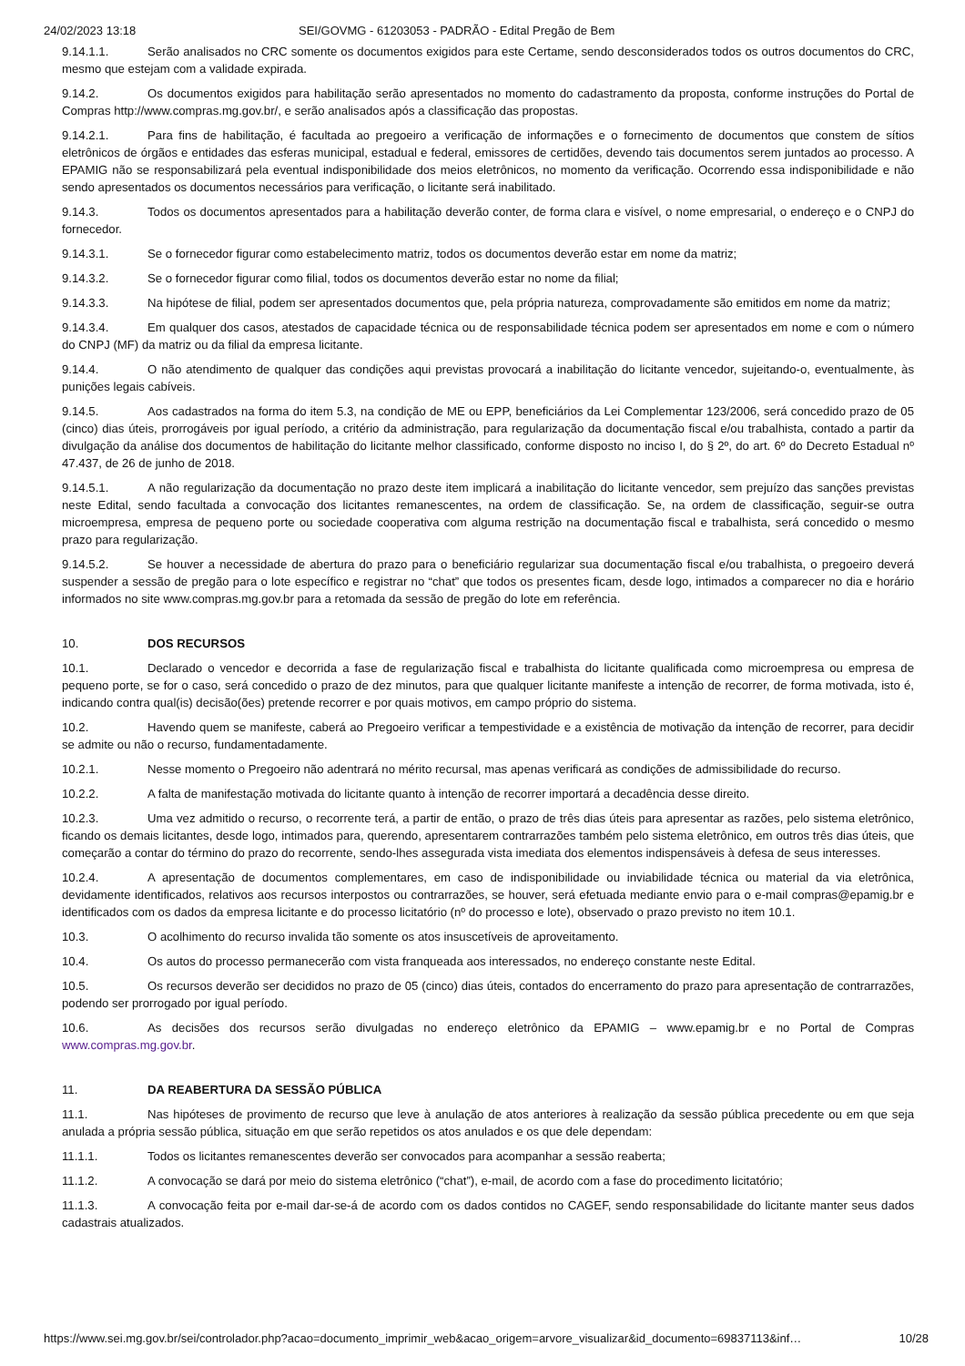24/02/2023 13:18 SEI/GOVMG - 61203053 - PADRÃO - Edital Pregão de Bem
9.14.1.1. Serão analisados no CRC somente os documentos exigidos para este Certame, sendo desconsiderados todos os outros documentos do CRC, mesmo que estejam com a validade expirada.
9.14.2. Os documentos exigidos para habilitação serão apresentados no momento do cadastramento da proposta, conforme instruções do Portal de Compras http://www.compras.mg.gov.br/, e serão analisados após a classificação das propostas.
9.14.2.1. Para fins de habilitação, é facultada ao pregoeiro a verificação de informações e o fornecimento de documentos que constem de sítios eletrônicos de órgãos e entidades das esferas municipal, estadual e federal, emissores de certidões, devendo tais documentos serem juntados ao processo. A EPAMIG não se responsabilizará pela eventual indisponibilidade dos meios eletrônicos, no momento da verificação. Ocorrendo essa indisponibilidade e não sendo apresentados os documentos necessários para verificação, o licitante será inabilitado.
9.14.3. Todos os documentos apresentados para a habilitação deverão conter, de forma clara e visível, o nome empresarial, o endereço e o CNPJ do fornecedor.
9.14.3.1. Se o fornecedor figurar como estabelecimento matriz, todos os documentos deverão estar em nome da matriz;
9.14.3.2. Se o fornecedor figurar como filial, todos os documentos deverão estar no nome da filial;
9.14.3.3. Na hipótese de filial, podem ser apresentados documentos que, pela própria natureza, comprovadamente são emitidos em nome da matriz;
9.14.3.4. Em qualquer dos casos, atestados de capacidade técnica ou de responsabilidade técnica podem ser apresentados em nome e com o número do CNPJ (MF) da matriz ou da filial da empresa licitante.
9.14.4. O não atendimento de qualquer das condições aqui previstas provocará a inabilitação do licitante vencedor, sujeitando-o, eventualmente, às punições legais cabíveis.
9.14.5. Aos cadastrados na forma do item 5.3, na condição de ME ou EPP, beneficiários da Lei Complementar 123/2006, será concedido prazo de 05 (cinco) dias úteis, prorrogáveis por igual período, a critério da administração, para regularização da documentação fiscal e/ou trabalhista, contado a partir da divulgação da análise dos documentos de habilitação do licitante melhor classificado, conforme disposto no inciso I, do § 2º, do art. 6º do Decreto Estadual nº 47.437, de 26 de junho de 2018.
9.14.5.1. A não regularização da documentação no prazo deste item implicará a inabilitação do licitante vencedor, sem prejuízo das sanções previstas neste Edital, sendo facultada a convocação dos licitantes remanescentes, na ordem de classificação. Se, na ordem de classificação, seguir-se outra microempresa, empresa de pequeno porte ou sociedade cooperativa com alguma restrição na documentação fiscal e trabalhista, será concedido o mesmo prazo para regularização.
9.14.5.2. Se houver a necessidade de abertura do prazo para o beneficiário regularizar sua documentação fiscal e/ou trabalhista, o pregoeiro deverá suspender a sessão de pregão para o lote específico e registrar no “chat” que todos os presentes ficam, desde logo, intimados a comparecer no dia e horário informados no site www.compras.mg.gov.br para a retomada da sessão de pregão do lote em referência.
10. DOS RECURSOS
10.1. Declarado o vencedor e decorrida a fase de regularização fiscal e trabalhista do licitante qualificada como microempresa ou empresa de pequeno porte, se for o caso, será concedido o prazo de dez minutos, para que qualquer licitante manifeste a intenção de recorrer, de forma motivada, isto é, indicando contra qual(is) decisão(ões) pretende recorrer e por quais motivos, em campo próprio do sistema.
10.2. Havendo quem se manifeste, caberá ao Pregoeiro verificar a tempestividade e a existência de motivação da intenção de recorrer, para decidir se admite ou não o recurso, fundamentadamente.
10.2.1. Nesse momento o Pregoeiro não adentrará no mérito recursal, mas apenas verificará as condições de admissibilidade do recurso.
10.2.2. A falta de manifestação motivada do licitante quanto à intenção de recorrer importará a decadência desse direito.
10.2.3. Uma vez admitido o recurso, o recorrente terá, a partir de então, o prazo de três dias úteis para apresentar as razões, pelo sistema eletrônico, ficando os demais licitantes, desde logo, intimados para, querendo, apresentarem contrarrazões também pelo sistema eletrônico, em outros três dias úteis, que começarão a contar do término do prazo do recorrente, sendo-lhes assegurada vista imediata dos elementos indispensáveis à defesa de seus interesses.
10.2.4. A apresentação de documentos complementares, em caso de indisponibilidade ou inviabilidade técnica ou material da via eletrônica, devidamente identificados, relativos aos recursos interpostos ou contrarrazões, se houver, será efetuada mediante envio para o e-mail compras@epamig.br e identificados com os dados da empresa licitante e do processo licitatório (nº do processo e lote), observado o prazo previsto no item 10.1.
10.3. O acolhimento do recurso invalida tão somente os atos insuscetíveis de aproveitamento.
10.4. Os autos do processo permanecerão com vista franqueada aos interessados, no endereço constante neste Edital.
10.5. Os recursos deverão ser decididos no prazo de 05 (cinco) dias úteis, contados do encerramento do prazo para apresentação de contrarrazões, podendo ser prorrogado por igual período.
10.6. As decisões dos recursos serão divulgadas no endereço eletrônico da EPAMIG – www.epamig.br e no Portal de Compras www.compras.mg.gov.br.
11. DA REABERTURA DA SESSÃO PÚBLICA
11.1. Nas hipóteses de provimento de recurso que leve à anulação de atos anteriores à realização da sessão pública precedente ou em que seja anulada a própria sessão pública, situação em que serão repetidos os atos anulados e os que dele dependam:
11.1.1. Todos os licitantes remanescentes deverão ser convocados para acompanhar a sessão reaberta;
11.1.2. A convocação se dará por meio do sistema eletrônico (“chat”), e-mail, de acordo com a fase do procedimento licitatório;
11.1.3. A convocação feita por e-mail dar-se-á de acordo com os dados contidos no CAGEF, sendo responsabilidade do licitante manter seus dados cadastrais atualizados.
https://www.sei.mg.gov.br/sei/controlador.php?acao=documento_imprimir_web&acao_origem=arvore_visualizar&id_documento=69837113&inf… 10/28